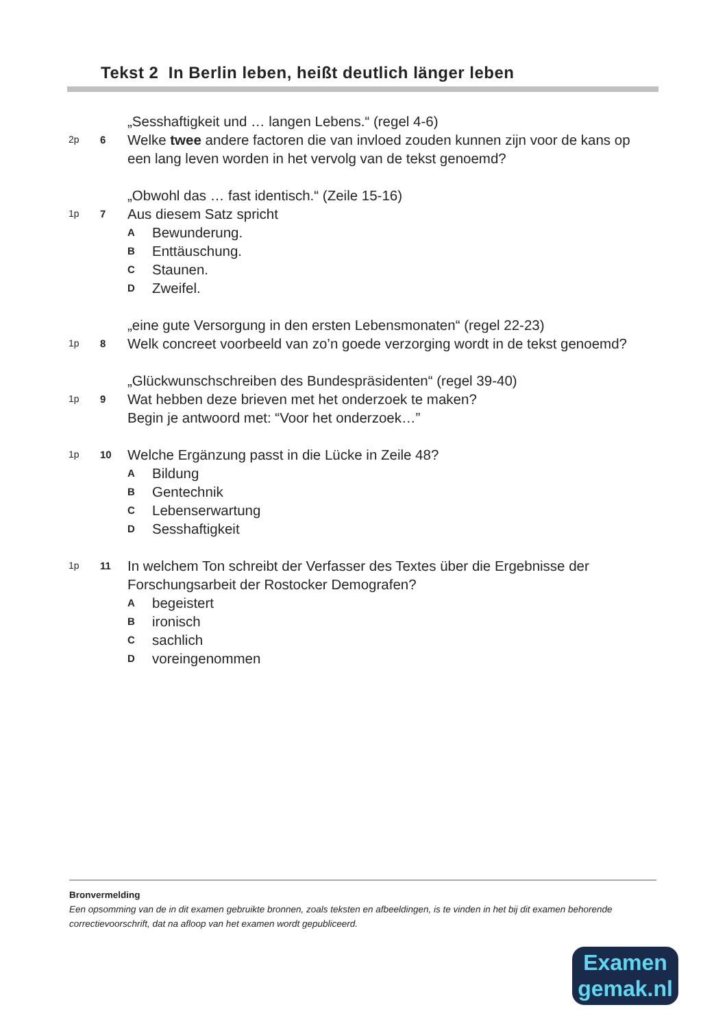Tekst 2 In Berlin leben, heißt deutlich länger leben
2p
6
„Sesshaftigkeit und … langen Lebens.“ (regel 4-6)
Welke twee andere factoren die van invloed zouden kunnen zijn voor de kans op een lang leven worden in het vervolg van de tekst genoemd?
1p
7
„Obwohl das … fast identisch.“ (Zeile 15-16)
Aus diesem Satz spricht
A Bewunderung.
B Enttäuschung.
C Staunen.
D Zweifel.
1p
8
„eine gute Versorgung in den ersten Lebensmonaten“ (regel 22-23)
Welk concreet voorbeeld van zo’n goede verzorging wordt in de tekst genoemd?
1p
9
„Glückwunschschreiben des Bundespräsidenten“ (regel 39-40)
Wat hebben deze brieven met het onderzoek te maken?
Begin je antwoord met: “Voor het onderzoek…”
1p 10
Welche Ergänzung passt in die Lücke in Zeile 48?
A Bildung
B Gentechnik
C Lebenserwartung
D Sesshaftigkeit
1p 11
In welchem Ton schreibt der Verfasser des Textes über die Ergebnisse der Forschungsarbeit der Rostocker Demografen?
Abegeistert
Bironisch
Csachlich
Dvoreingenommen
Bronvermelding
Een opsomming van de in dit examen gebruikte bronnen, zoals teksten en afbeeldingen, is te vinden in het bij dit examen behorende correctievoorschrift, dat na afloop van het examen wordt gepubliceerd.
Examen
gemak.nl